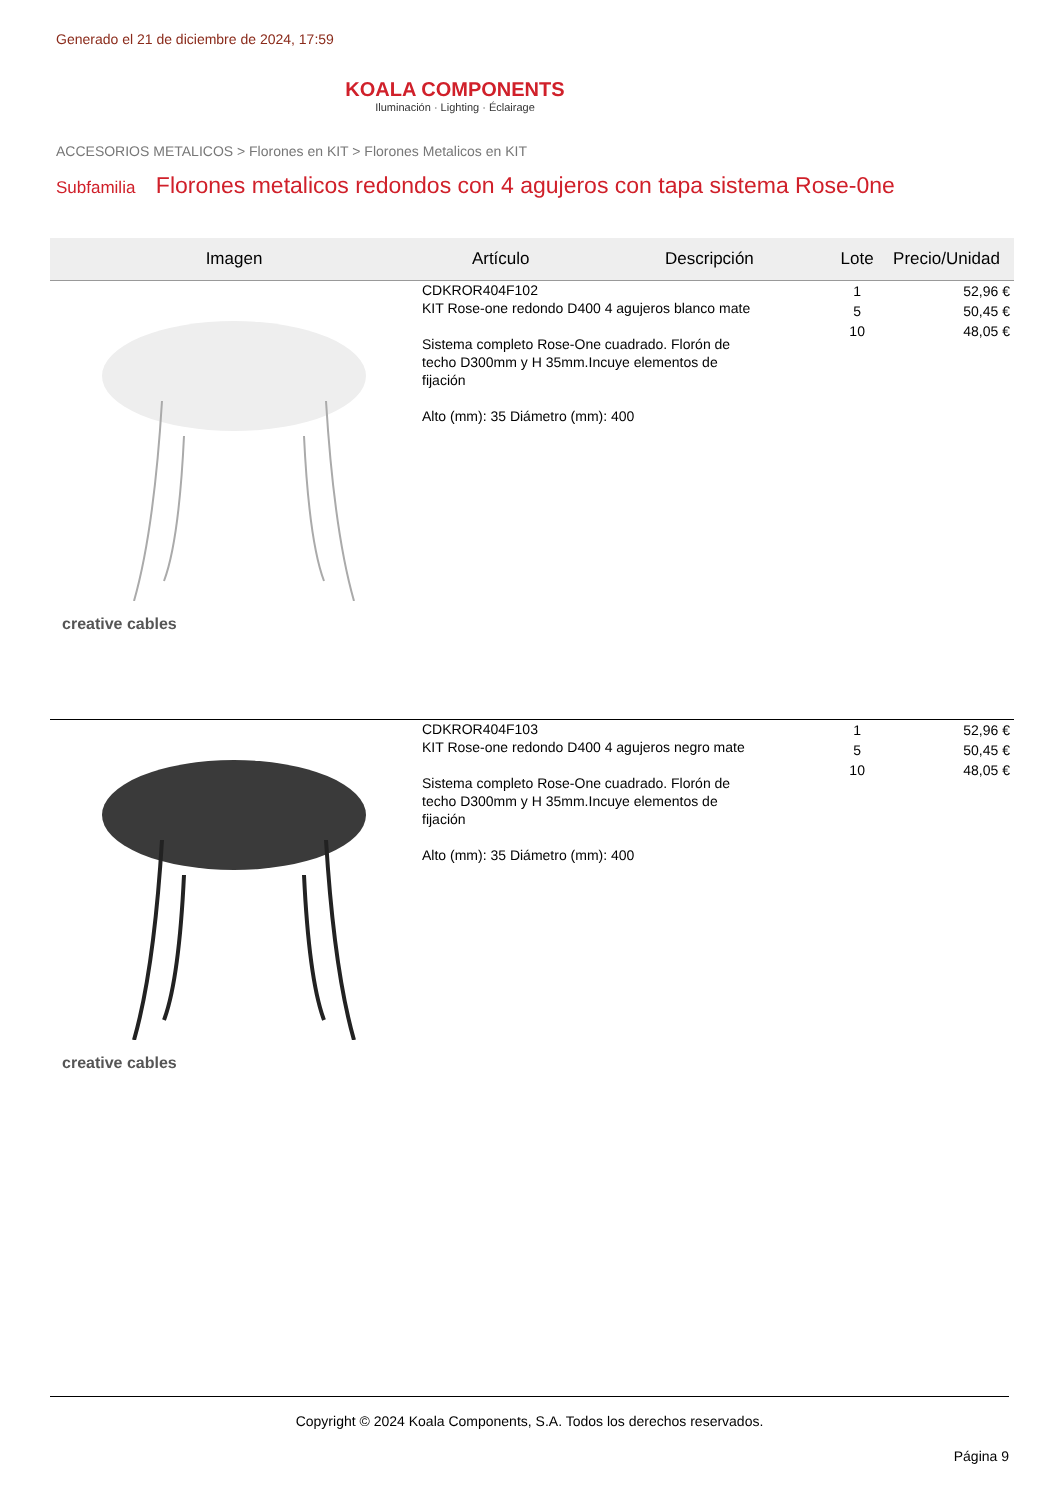Generado el 21 de diciembre de 2024, 17:59
KOALA COMPONENTS
Iluminación · Lighting · Éclairage
ACCESORIOS METALICOS > Florones en KIT > Florones Metalicos en KIT
Subfamilia Florones metalicos redondos con 4 agujeros con tapa sistema Rose-0ne
| Imagen | Artículo | Descripción | Lote | Precio/Unidad |
| --- | --- | --- | --- | --- |
| creative cables | CDKROR404F102 KIT Rose-one redondo D400 4 agujeros blanco mate Sistema completo Rose-One cuadrado. Florón de techo D300mm y H 35mm.Incuye elementos de fijación Alto (mm): 35 Diámetro (mm): 400 | | 1 5 10 | 52,96 € 50,45 € 48,05 € |
| creative cables | CDKROR404F103 KIT Rose-one redondo D400 4 agujeros negro mate Sistema completo Rose-One cuadrado. Florón de techo D300mm y H 35mm.Incuye elementos de fijación Alto (mm): 35 Diámetro (mm): 400 | | 1 5 10 | 52,96 € 50,45 € 48,05 € |
Copyright © 2024 Koala Components, S.A. Todos los derechos reservados.
Página 9